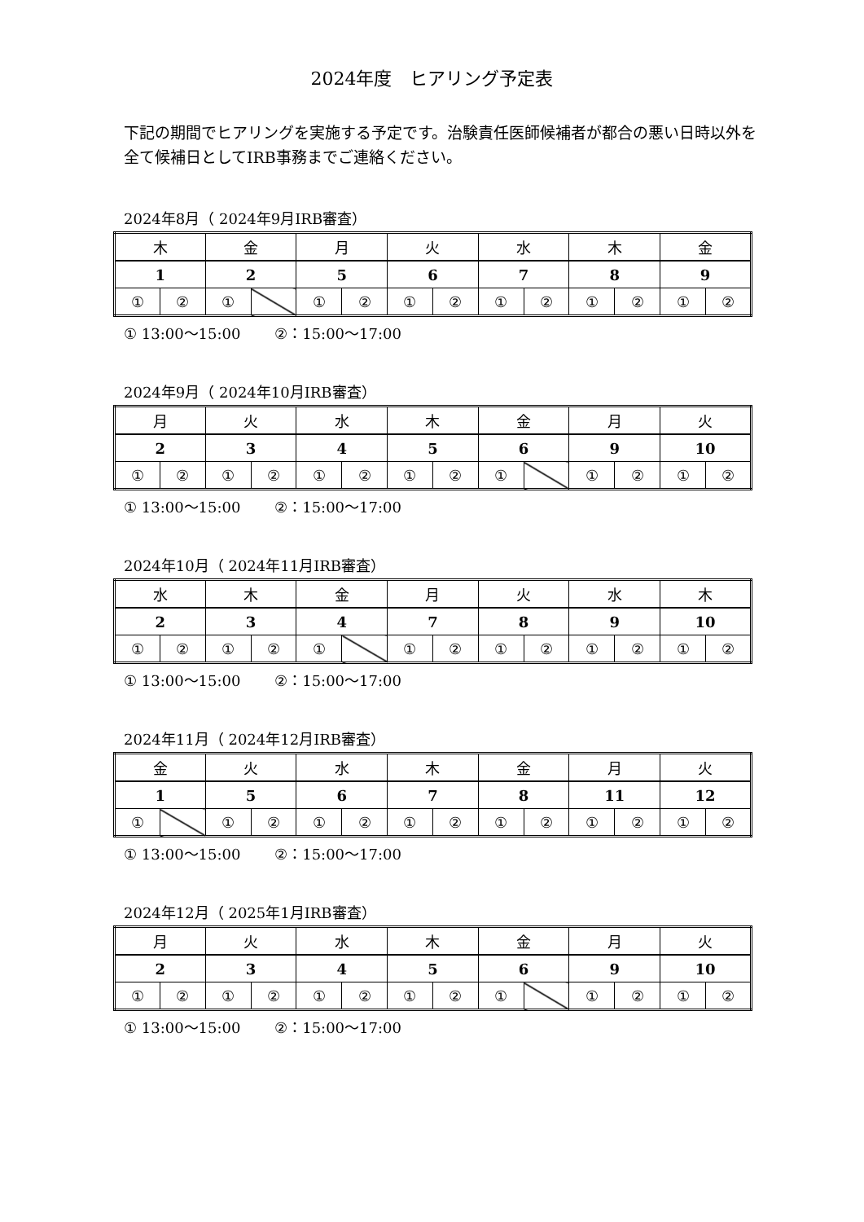2024年度　ヒアリング予定表
下記の期間でヒアリングを実施する予定です。治験責任医師候補者が都合の悪い日時以外を全て候補日としてIRB事務までご連絡ください。
2024年8月（ 2024年9月IRB審査）
| 木 | | 金 | | 月 | | 火 | | 水 | | 木 | | 金 | |
| 1 | | 2 | | 5 | | 6 | | 7 | | 8 | | 9 | |
| ① | ② | ① | | ① | ② | ① | ② | ① | ② | ① | ② | ① | ② |
① 13:00～15:00　　 ②：15:00～17:00
2024年9月（ 2024年10月IRB審査）
| 月 | | 火 | | 水 | | 木 | | 金 | | 月 | | 火 | |
| 2 | | 3 | | 4 | | 5 | | 6 | | 9 | | 10 | |
| ① | ② | ① | ② | ① | ② | ① | ② | ① | | ① | ② | ① | ② |
① 13:00～15:00　　 ②：15:00～17:00
2024年10月（ 2024年11月IRB審査）
| 水 | | 木 | | 金 | | 月 | | 火 | | 水 | | 木 | |
| 2 | | 3 | | 4 | | 7 | | 8 | | 9 | | 10 | |
| ① | ② | ① | ② | ① | | ① | ② | ① | ② | ① | ② | ① | ② |
① 13:00～15:00　　 ②：15:00～17:00
2024年11月（ 2024年12月IRB審査）
| 金 | | 火 | | 水 | | 木 | | 金 | | 月 | | 火 | |
| 1 | | 5 | | 6 | | 7 | | 8 | | 11 | | 12 | |
| ① | | ① | ② | ① | ② | ① | ② | ① | ② | ① | ② | ① | ② |
① 13:00～15:00　　 ②：15:00～17:00
2024年12月（ 2025年1月IRB審査）
| 月 | | 火 | | 水 | | 木 | | 金 | | 月 | | 火 | |
| 2 | | 3 | | 4 | | 5 | | 6 | | 9 | | 10 | |
| ① | ② | ① | ② | ① | ② | ① | ② | ① | | ① | ② | ① | ② |
① 13:00～15:00　　 ②：15:00～17:00